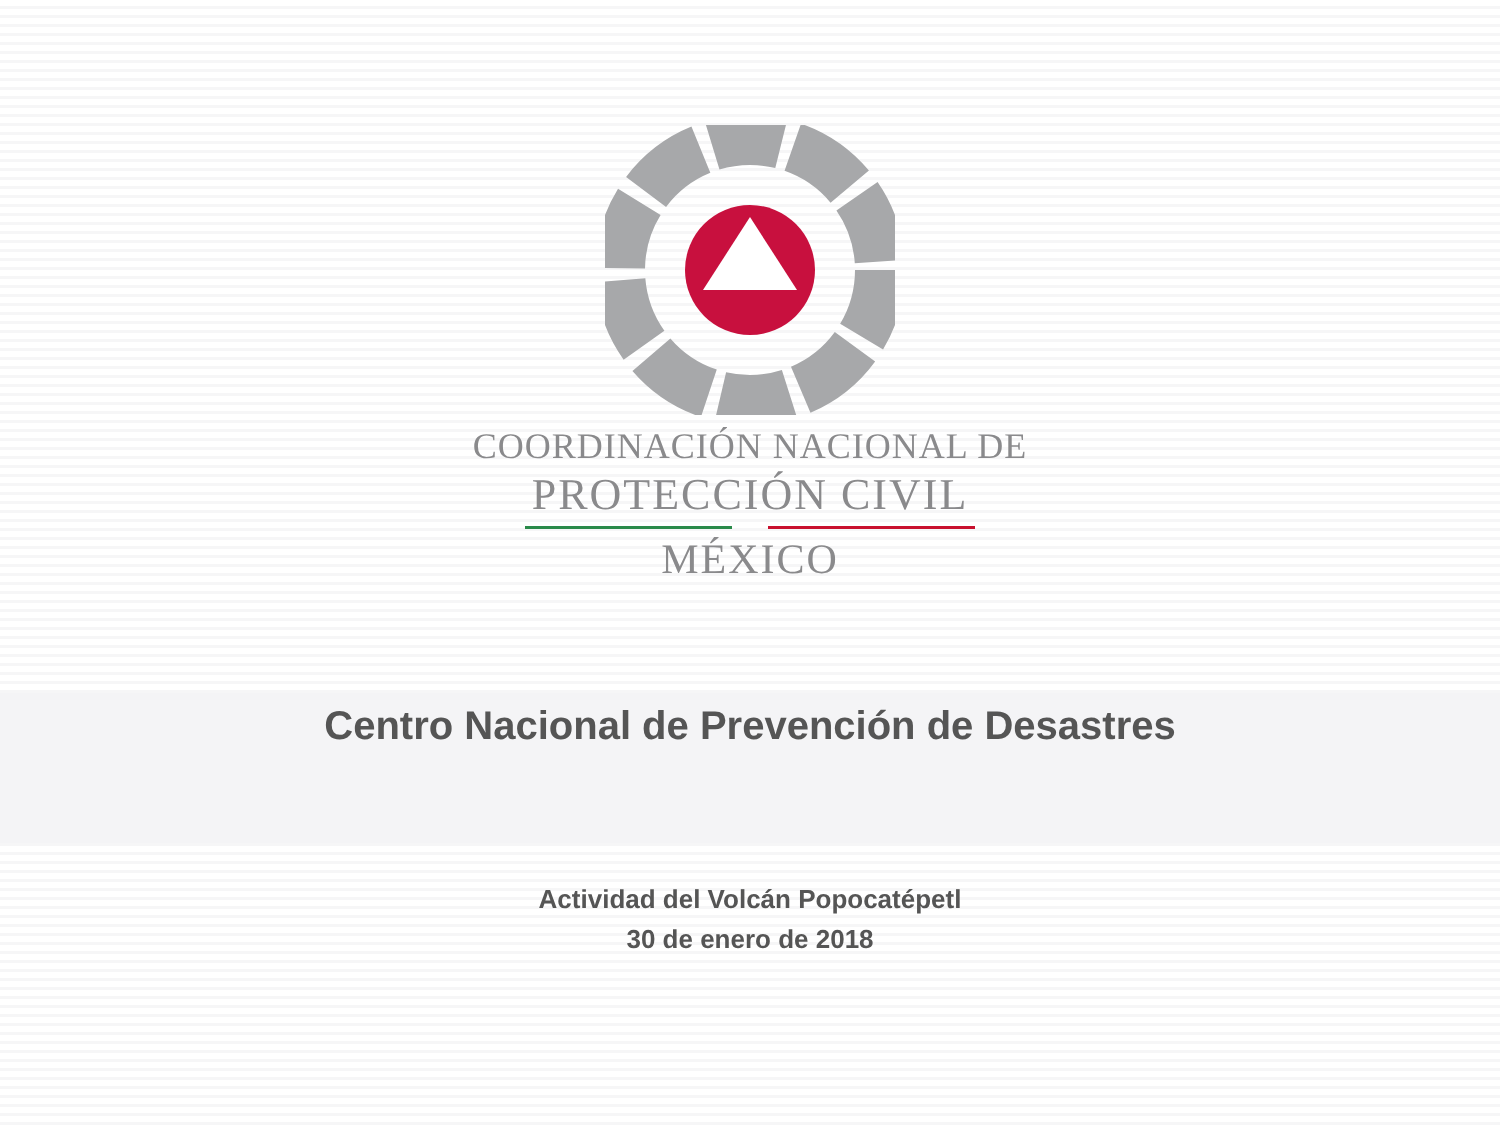COORDINACIÓN NACIONAL DE
PROTECCIÓN CIVIL
MÉXICO
Centro Nacional de Prevención de Desastres
Actividad del Volcán Popocatépetl
30 de enero de 2018